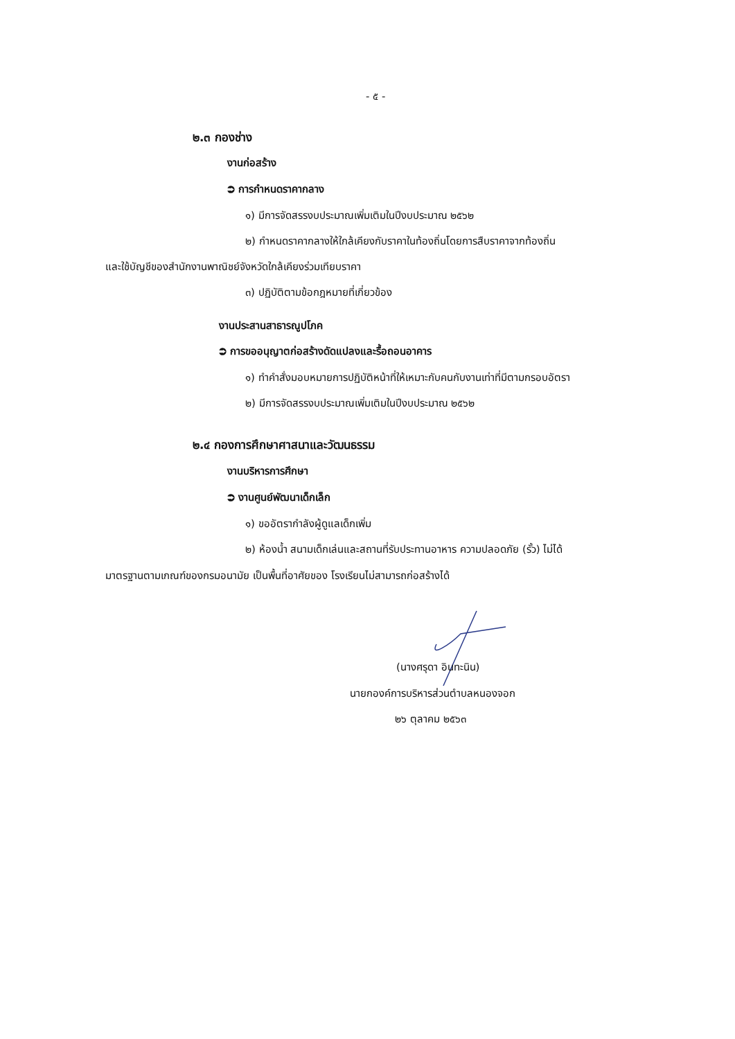- ๕ -
๒.๓ กองช่าง
งานก่อสร้าง
⮊ การกำหนดราคากลาง
๑) มีการจัดสรรงบประมาณเพิ่มเติมในปีงบประมาณ ๒๕๖๒
๒) กำหนดราคากลางให้ใกล้เคียงกับราคาในท้องถิ่นโดยการสืบราคาจากท้องถิ่น
และใช้บัญชีของสำนักงานพาณิชย์จังหวัดใกล้เคียงร่วมเทียบราคา
๓) ปฏิบัติตามข้อกฎหมายที่เกี่ยวข้อง
งานประสานสาธารณูปโภค
⮊ การขออนุญาตก่อสร้างดัดแปลงและรื้อถอนอาคาร
๑) ทำคำสั่งมอบหมายการปฏิบัติหน้าที่ให้เหมาะกับคนกับงานเท่าที่มีตามกรอบอัตรา
๒) มีการจัดสรรงบประมาณเพิ่มเติมในปีงบประมาณ ๒๕๖๒
๒.๔ กองการศึกษาศาสนาและวัฒนธรรม
งานบริหารการศึกษา
⮊ งานศูนย์พัฒนาเด็กเล็ก
๑) ขออัตรากำลังผู้ดูแลเด็กเพิ่ม
๒) ห้องน้ำ สนามเด็กเล่นและสถานที่รับประทานอาหาร ความปลอดภัย (รั้ว) ไม่ได้
มาตรฐานตามเกณฑ์ของกรมอนามัย เป็นพื้นที่อาศัยของ โรงเรียนไม่สามารถก่อสร้างได้
(นางศรุดา อินทะนิน)
นายกองค์การบริหารส่วนตำบลหนองจอก
๒๖ ตุลาคม ๒๕๖๓